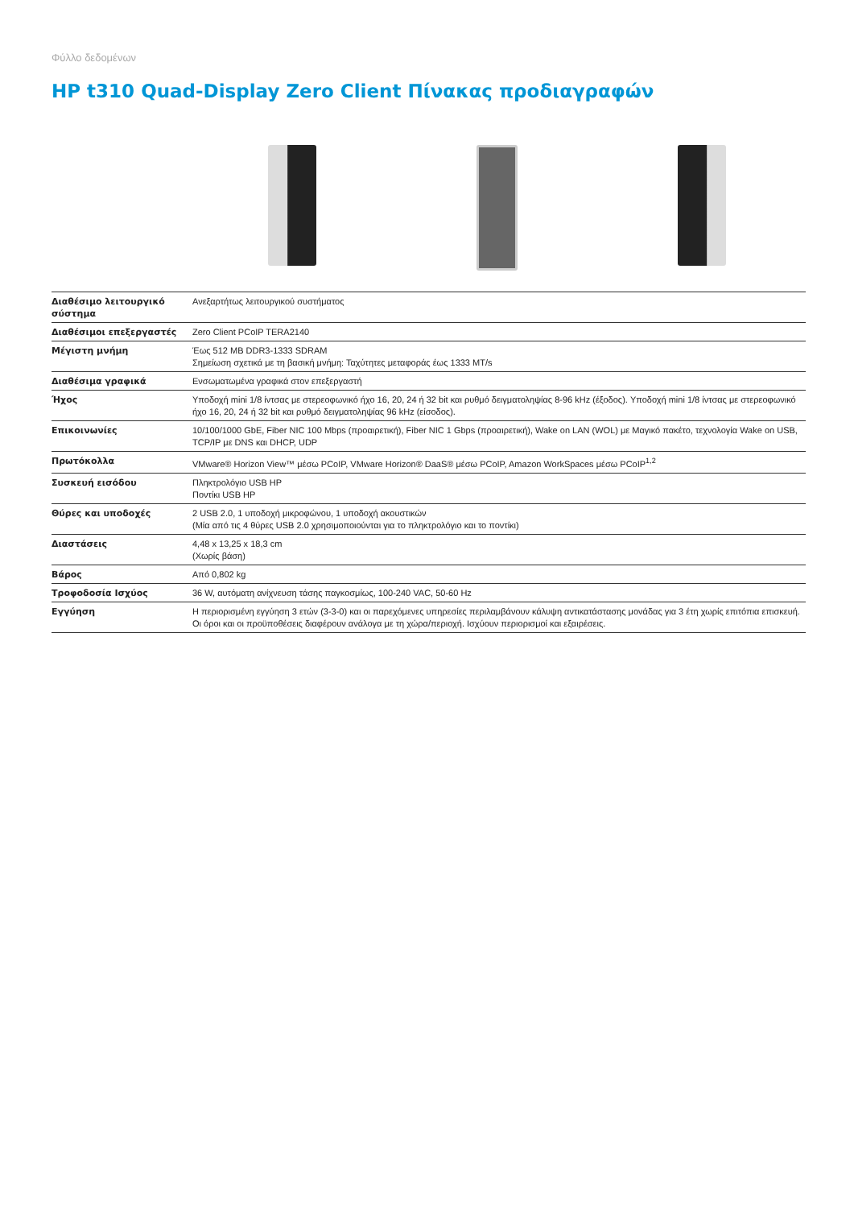Φύλλο δεδομένων
HP t310 Quad-Display Zero Client Πίνακας προδιαγραφών
| Διαθέσιμο λειτουργικό σύστημα | Ανεξαρτήτως λειτουργικού συστήματος |
| Διαθέσιμοι επεξεργαστές | Zero Client PCoIP TERA2140 |
| Μέγιστη μνήμη | Έως 512 MB DDR3-1333 SDRAM Σημείωση σχετικά με τη βασική μνήμη: Ταχύτητες μεταφοράς έως 1333 MT/s |
| Διαθέσιμα γραφικά | Ενσωματωμένα γραφικά στον επεξεργαστή |
| Ήχος | Υποδοχή mini 1/8 ίντσας με στερεοφωνικό ήχο 16, 20, 24 ή 32 bit και ρυθμό δειγματοληψίας 8-96 kHz (έξοδος). Υποδοχή mini 1/8 ίντσας με στερεοφωνικό ήχο 16, 20, 24 ή 32 bit και ρυθμό δειγματοληψίας 96 kHz (είσοδος). |
| Επικοινωνίες | 10/100/1000 GbE, Fiber NIC 100 Mbps (προαιρετική), Fiber NIC 1 Gbps (προαιρετική), Wake on LAN (WOL) με Μαγικό πακέτο, τεχνολογία Wake on USB, TCP/IP με DNS και DHCP, UDP |
| Πρωτόκολλα | VMware® Horizon View™ μέσω PCoIP, VMware Horizon® DaaS® μέσω PCoIP, Amazon WorkSpaces μέσω PCoIP<sup>1,2</sup> |
| Συσκευή εισόδου | Πληκτρολόγιο USB HP Ποντίκι USB HP |
| Θύρες και υποδοχές | 2 USB 2.0, 1 υποδοχή μικροφώνου, 1 υποδοχή ακουστικών (Μία από τις 4 θύρες USB 2.0 χρησιμοποιούνται για το πληκτρολόγιο και το ποντίκι) |
| Διαστάσεις | 4,48 x 13,25 x 18,3 cm (Χωρίς βάση) |
| Βάρος | Από 0,802 kg |
| Τροφοδοσία Ισχύος | 36 W, αυτόματη ανίχνευση τάσης παγκοσμίως, 100-240 VAC, 50-60 Hz |
| Εγγύηση | Η περιορισμένη εγγύηση 3 ετών (3-3-0) και οι παρεχόμενες υπηρεσίες περιλαμβάνουν κάλυψη αντικατάστασης μονάδας για 3 έτη χωρίς επιτόπια επισκευή. Οι όροι και οι προϋποθέσεις διαφέρουν ανάλογα με τη χώρα/περιοχή. Ισχύουν περιορισμοί και εξαιρέσεις. |